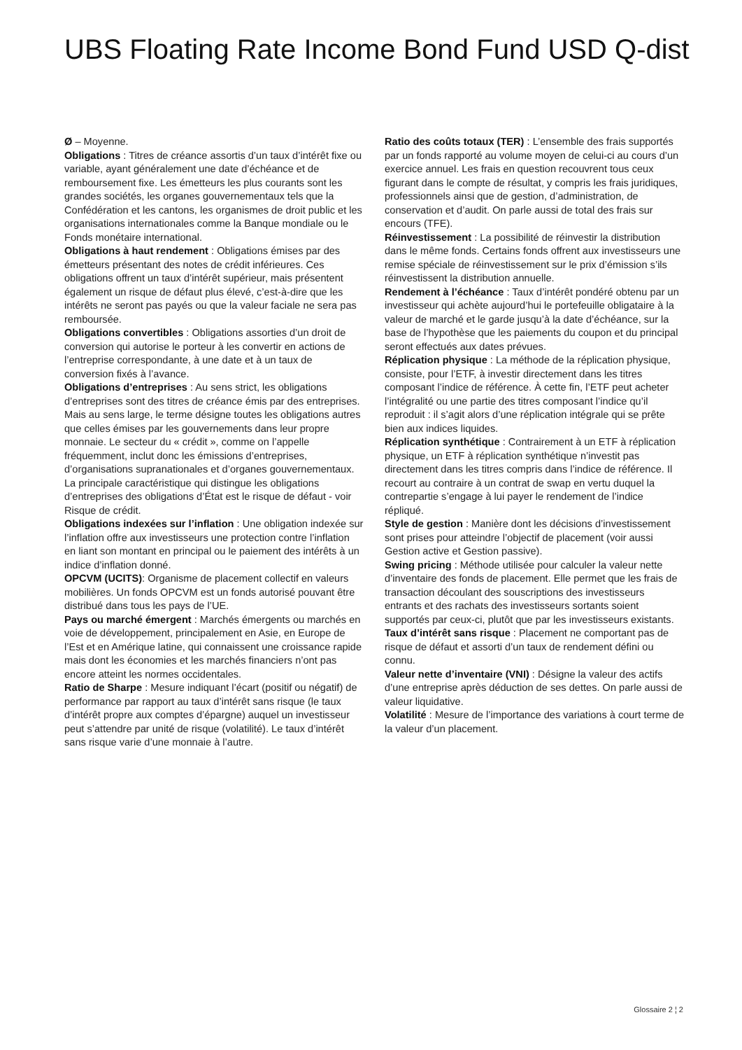UBS Floating Rate Income Bond Fund USD Q-dist
Ø – Moyenne.
Obligations : Titres de créance assortis d’un taux d’intérêt fixe ou variable, ayant généralement une date d’échéance et de remboursement fixe. Les émetteurs les plus courants sont les grandes sociétés, les organes gouvernementaux tels que la Confédération et les cantons, les organismes de droit public et les organisations internationales comme la Banque mondiale ou le Fonds monétaire international.
Obligations à haut rendement : Obligations émises par des émetteurs présentant des notes de crédit inférieures. Ces obligations offrent un taux d’intérêt supérieur, mais présentent également un risque de défaut plus élevé, c’est-à-dire que les intérêts ne seront pas payés ou que la valeur faciale ne sera pas remboursée.
Obligations convertibles : Obligations assorties d’un droit de conversion qui autorise le porteur à les convertir en actions de l’entreprise correspondante, à une date et à un taux de conversion fixés à l’avance.
Obligations d’entreprises : Au sens strict, les obligations d’entreprises sont des titres de créance émis par des entreprises. Mais au sens large, le terme désigne toutes les obligations autres que celles émises par les gouvernements dans leur propre monnaie. Le secteur du « crédit », comme on l’appelle fréquemment, inclut donc les émissions d’entreprises, d’organisations supranationales et d’organes gouvernementaux. La principale caractéristique qui distingue les obligations d’entreprises des obligations d’État est le risque de défaut - voir Risque de crédit.
Obligations indexées sur l’inflation : Une obligation indexée sur l’inflation offre aux investisseurs une protection contre l’inflation en liant son montant en principal ou le paiement des intérêts à un indice d’inflation donné.
OPCVM (UCITS): Organisme de placement collectif en valeurs mobilières. Un fonds OPCVM est un fonds autorisé pouvant être distribué dans tous les pays de l’UE.
Pays ou marché émergent : Marchés émergents ou marchés en voie de développement, principalement en Asie, en Europe de l’Est et en Amérique latine, qui connaissent une croissance rapide mais dont les économies et les marchés financiers n’ont pas encore atteint les normes occidentales.
Ratio de Sharpe : Mesure indiquant l’écart (positif ou négatif) de performance par rapport au taux d’intérêt sans risque (le taux d’intérêt propre aux comptes d’épargne) auquel un investisseur peut s’attendre par unité de risque (volatilité). Le taux d’intérêt sans risque varie d’une monnaie à l’autre.
Ratio des coûts totaux (TER) : L’ensemble des frais supportés par un fonds rapporté au volume moyen de celui-ci au cours d’un exercice annuel. Les frais en question recouvrent tous ceux figurant dans le compte de résultat, y compris les frais juridiques, professionnels ainsi que de gestion, d’administration, de conservation et d’audit. On parle aussi de total des frais sur encours (TFE).
Réinvestissement : La possibilité de réinvestir la distribution dans le même fonds. Certains fonds offrent aux investisseurs une remise spéciale de réinvestissement sur le prix d’émission s’ils réinvestissent la distribution annuelle.
Rendement à l’échéance : Taux d’intérêt pondéré obtenu par un investisseur qui achète aujourd’hui le portefeuille obligataire à la valeur de marché et le garde jusqu’à la date d’échéance, sur la base de l’hypothèse que les paiements du coupon et du principal seront effectués aux dates prévues.
Réplication physique : La méthode de la réplication physique, consiste, pour l’ETF, à investir directement dans les titres composant l’indice de référence. À cette fin, l’ETF peut acheter l’intégralité ou une partie des titres composant l’indice qu’il reproduit : il s’agit alors d’une réplication intégrale qui se prête bien aux indices liquides.
Réplication synthétique : Contrairement à un ETF à réplication physique, un ETF à réplication synthétique n’investit pas directement dans les titres compris dans l’indice de référence. Il recourt au contraire à un contrat de swap en vertu duquel la contrepartie s’engage à lui payer le rendement de l’indice répliqué.
Style de gestion : Manière dont les décisions d’investissement sont prises pour atteindre l’objectif de placement (voir aussi Gestion active et Gestion passive).
Swing pricing : Méthode utilisée pour calculer la valeur nette d’inventaire des fonds de placement. Elle permet que les frais de transaction découlant des souscriptions des investisseurs entrants et des rachats des investisseurs sortants soient supportés par ceux-ci, plutôt que par les investisseurs existants.
Taux d’intérêt sans risque : Placement ne comportant pas de risque de défaut et assorti d’un taux de rendement défini ou connu.
Valeur nette d’inventaire (VNI) : Désigne la valeur des actifs d’une entreprise après déduction de ses dettes. On parle aussi de valeur liquidative.
Volatilité : Mesure de l’importance des variations à court terme de la valeur d’un placement.
Glossaire 2 ¦ 2